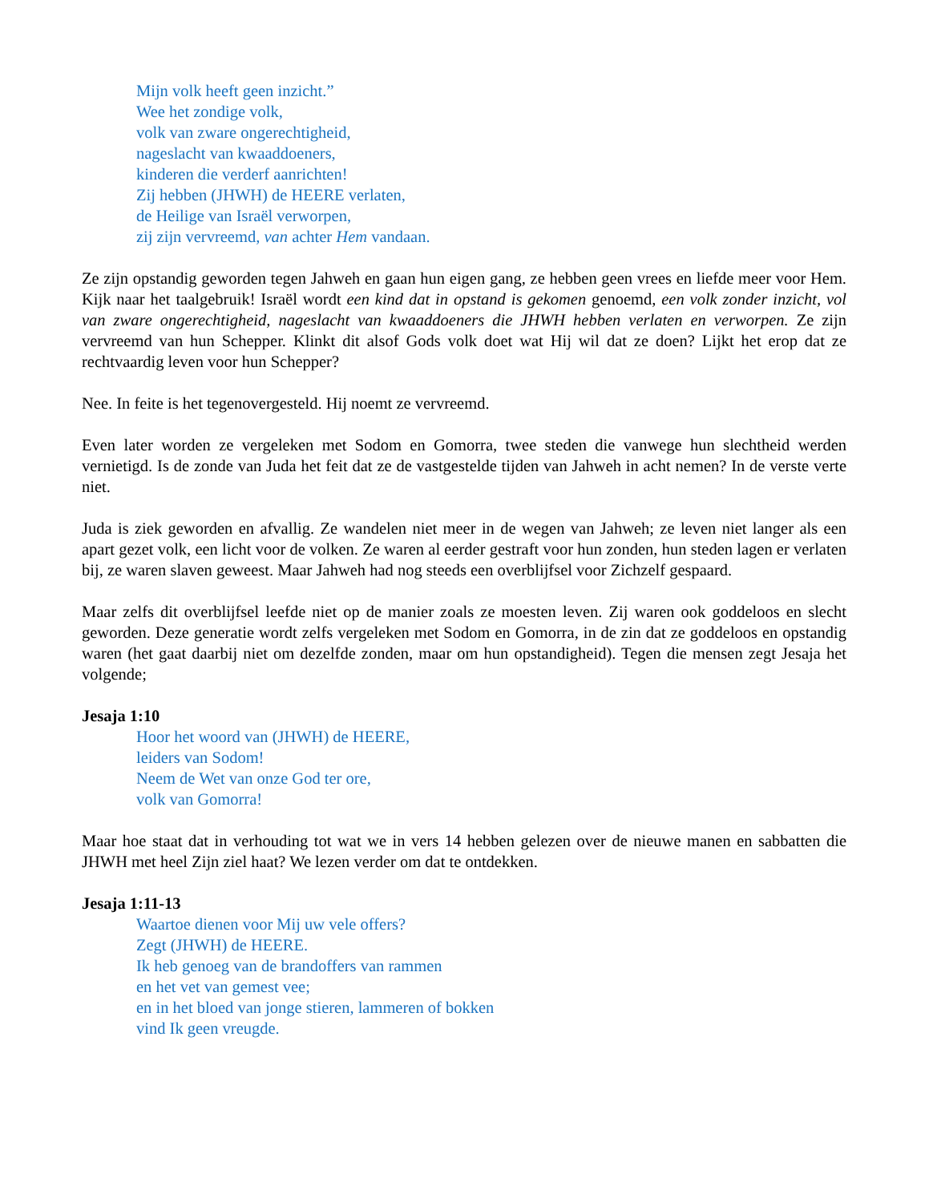Mijn volk heeft geen inzicht.”
Wee het zondige volk,
volk van zware ongerechtigheid,
nageslacht van kwaaddoeners,
kinderen die verderf aanrichten!
Zij hebben (JHWH) de HEERE verlaten,
de Heilige van Israël verworpen,
zij zijn vervreemd, van achter Hem vandaan.
Ze zijn opstandig geworden tegen Jahweh en gaan hun eigen gang, ze hebben geen vrees en liefde meer voor Hem. Kijk naar het taalgebruik! Israël wordt een kind dat in opstand is gekomen genoemd, een volk zonder inzicht, vol van zware ongerechtigheid, nageslacht van kwaaddoeners die JHWH hebben verlaten en verworpen. Ze zijn vervreemd van hun Schepper. Klinkt dit alsof Gods volk doet wat Hij wil dat ze doen? Lijkt het erop dat ze rechtvaardig leven voor hun Schepper?
Nee. In feite is het tegenovergesteld. Hij noemt ze vervreemd.
Even later worden ze vergeleken met Sodom en Gomorra, twee steden die vanwege hun slechtheid werden vernietigd. Is de zonde van Juda het feit dat ze de vastgestelde tijden van Jahweh in acht nemen? In de verste verte niet.
Juda is ziek geworden en afvallig. Ze wandelen niet meer in de wegen van Jahweh; ze leven niet langer als een apart gezet volk, een licht voor de volken. Ze waren al eerder gestraft voor hun zonden, hun steden lagen er verlaten bij, ze waren slaven geweest. Maar Jahweh had nog steeds een overblijfsel voor Zichzelf gespaard.
Maar zelfs dit overblijfsel leefde niet op de manier zoals ze moesten leven. Zij waren ook goddeloos en slecht geworden. Deze generatie wordt zelfs vergeleken met Sodom en Gomorra, in de zin dat ze goddeloos en opstandig waren (het gaat daarbij niet om dezelfde zonden, maar om hun opstandigheid). Tegen die mensen zegt Jesaja het volgende;
Jesaja 1:10
Hoor het woord van (JHWH) de HEERE,
leiders van Sodom!
Neem de Wet van onze God ter ore,
volk van Gomorra!
Maar hoe staat dat in verhouding tot wat we in vers 14 hebben gelezen over de nieuwe manen en sabbatten die JHWH met heel Zijn ziel haat? We lezen verder om dat te ontdekken.
Jesaja 1:11-13
Waartoe dienen voor Mij uw vele offers?
Zegt (JHWH) de HEERE.
Ik heb genoeg van de brandoffers van rammen
en het vet van gemest vee;
en in het bloed van jonge stieren, lammeren of bokken
vind Ik geen vreugde.